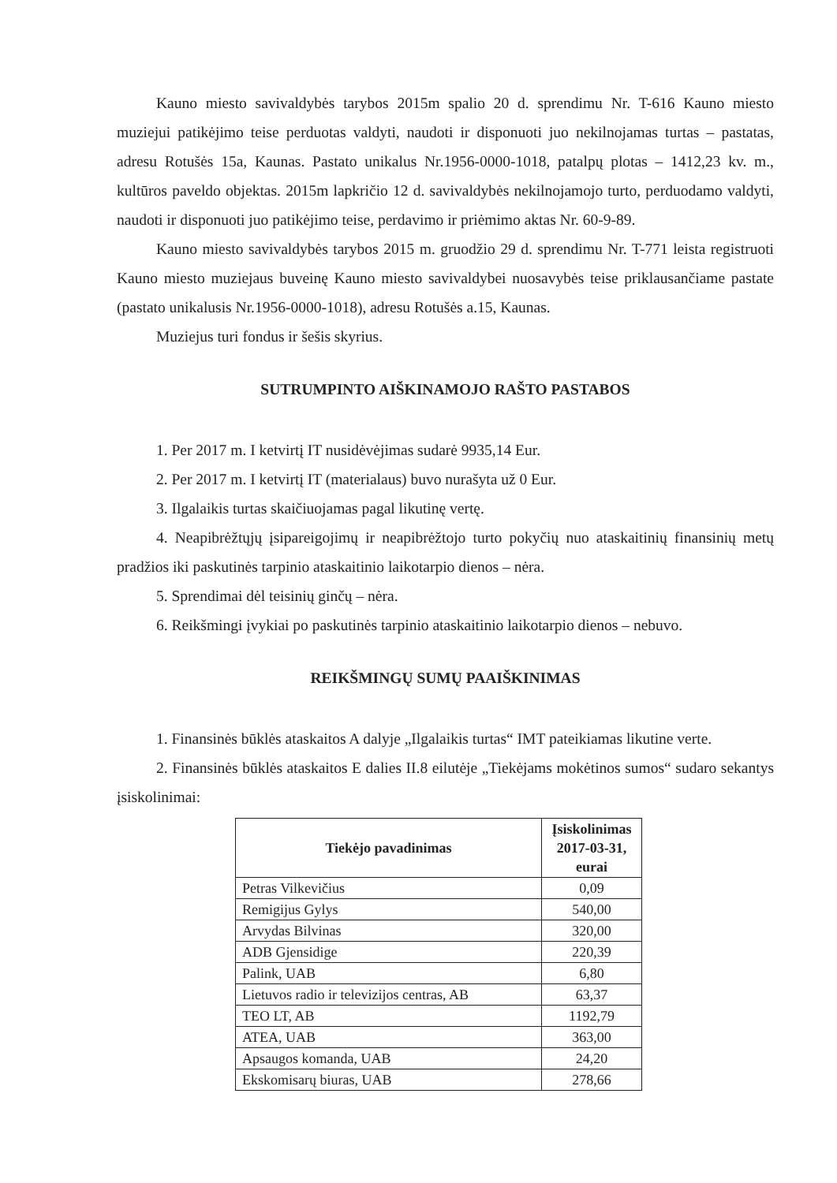Kauno miesto savivaldybės tarybos 2015m spalio 20 d. sprendimu Nr. T-616 Kauno miesto muziejui patikėjimo teise perduotas valdyti, naudoti ir disponuoti juo nekilnojamas turtas – pastatas, adresu Rotušės 15a, Kaunas. Pastato unikalus Nr.1956-0000-1018, patalpų plotas – 1412,23 kv. m., kultūros paveldo objektas. 2015m lapkričio 12 d. savivaldybės nekilnojamojo turto, perduodamo valdyti, naudoti ir disponuoti juo patikėjimo teise, perdavimo ir priėmimo aktas Nr. 60-9-89.
Kauno miesto savivaldybės tarybos 2015 m. gruodžio 29 d. sprendimu Nr. T-771 leista registruoti Kauno miesto muziejaus buveinę Kauno miesto savivaldybei nuosavybės teise priklausančiame pastate (pastato unikalusis Nr.1956-0000-1018), adresu Rotušės a.15, Kaunas.
Muziejus turi fondus ir šešis skyrius.
SUTRUMPINTO AIŠKINAMOJO RAŠTO PASTABOS
1. Per 2017 m. I ketvirtį IT nusidėvėjimas sudarė 9935,14 Eur.
2. Per 2017 m. I ketvirtį IT (materialaus) buvo nurašyta už 0 Eur.
3. Ilgalaikis turtas skaičiuojamas pagal likutinę vertę.
4. Neapibrėžtųjų įsipareigojimų ir neapibrėžtojo turto pokyčių nuo ataskaitinių finansinių metų pradžios iki paskutinės tarpinio ataskaitinio laikotarpio dienos – nėra.
5. Sprendimai dėl teisinių ginčų – nėra.
6. Reikšmingi įvykiai po paskutinės tarpinio ataskaitinio laikotarpio dienos – nebuvo.
REIKŠMINGŲ SUMŲ PAAIŠKINIMAS
1. Finansinės būklės ataskaitos A dalyje „Ilgalaikis turtas“ IMT pateikiamas likutine verte.
2. Finansinės būklės ataskaitos E dalies II.8 eilutėje „Tiekėjams mokėtinos sumos“ sudaro sekantys įsiskolinimai:
| Tiekėjo pavadinimas | Įsiskolinimas 2017-03-31, eurai |
| --- | --- |
| Petras Vilkevičius | 0,09 |
| Remigijus Gylys | 540,00 |
| Arvydas Bilvinas | 320,00 |
| ADB Gjensidige | 220,39 |
| Palink, UAB | 6,80 |
| Lietuvos radio ir televizijos centras, AB | 63,37 |
| TEO LT, AB | 1192,79 |
| ATEA, UAB | 363,00 |
| Apsaugos komanda, UAB | 24,20 |
| Ekskomisarų biuras, UAB | 278,66 |